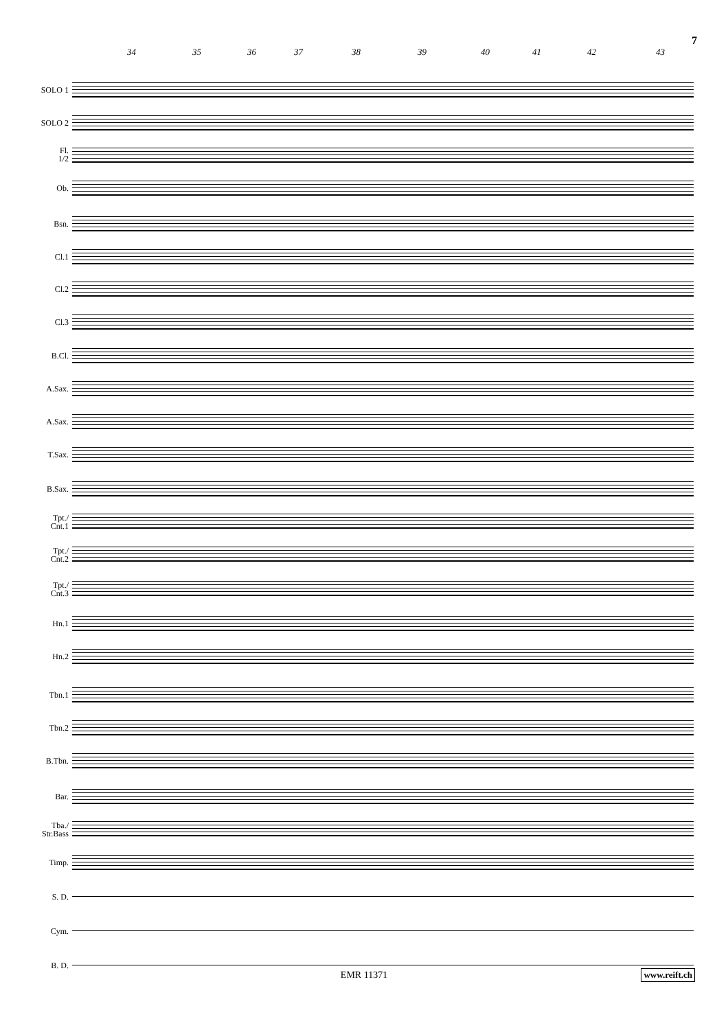7
34 35 36 37 38 39 40 41 42 43
SOLO 1
SOLO 2
Fl.
1/2
Ob.
Bsn.
Cl.1
Cl.2
Cl.3
B.Cl.
A.Sax.
A.Sax.
T.Sax.
B.Sax.
Tpt./
Cnt.1
Tpt./
Cnt.2
Tpt./
Cnt.3
Hn.1
Hn.2
Tbn.1
Tbn.2
B.Tbn.
Bar.
Tba./
Str.Bass
Timp.
S. D.
Cym.
B. D.
EMR 11371 www.reift.ch